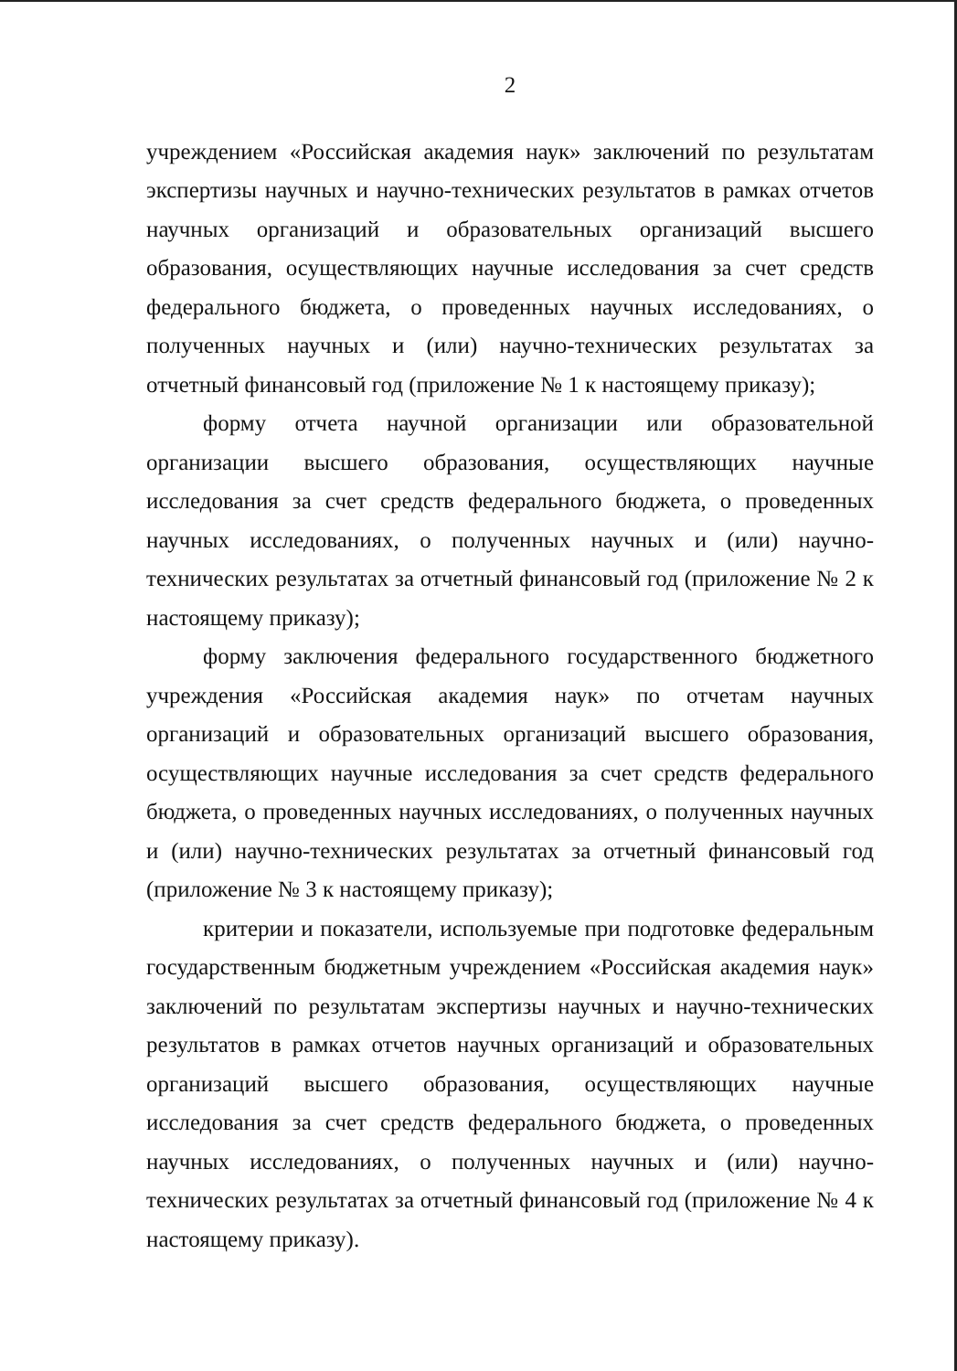2
учреждением «Российская академия наук» заключений по результатам экспертизы научных и научно-технических результатов в рамках отчетов научных организаций и образовательных организаций высшего образования, осуществляющих научные исследования за счет средств федерального бюджета, о проведенных научных исследованиях, о полученных научных и (или) научно-технических результатах за отчетный финансовый год (приложение № 1 к настоящему приказу);
форму отчета научной организации или образовательной организации высшего образования, осуществляющих научные исследования за счет средств федерального бюджета, о проведенных научных исследованиях, о полученных научных и (или) научно-технических результатах за отчетный финансовый год (приложение № 2 к настоящему приказу);
форму заключения федерального государственного бюджетного учреждения «Российская академия наук» по отчетам научных организаций и образовательных организаций высшего образования, осуществляющих научные исследования за счет средств федерального бюджета, о проведенных научных исследованиях, о полученных научных и (или) научно-технических результатах за отчетный финансовый год (приложение № 3 к настоящему приказу);
критерии и показатели, используемые при подготовке федеральным государственным бюджетным учреждением «Российская академия наук» заключений по результатам экспертизы научных и научно-технических результатов в рамках отчетов научных организаций и образовательных организаций высшего образования, осуществляющих научные исследования за счет средств федерального бюджета, о проведенных научных исследованиях, о полученных научных и (или) научно-технических результатах за отчетный финансовый год (приложение № 4 к настоящему приказу).